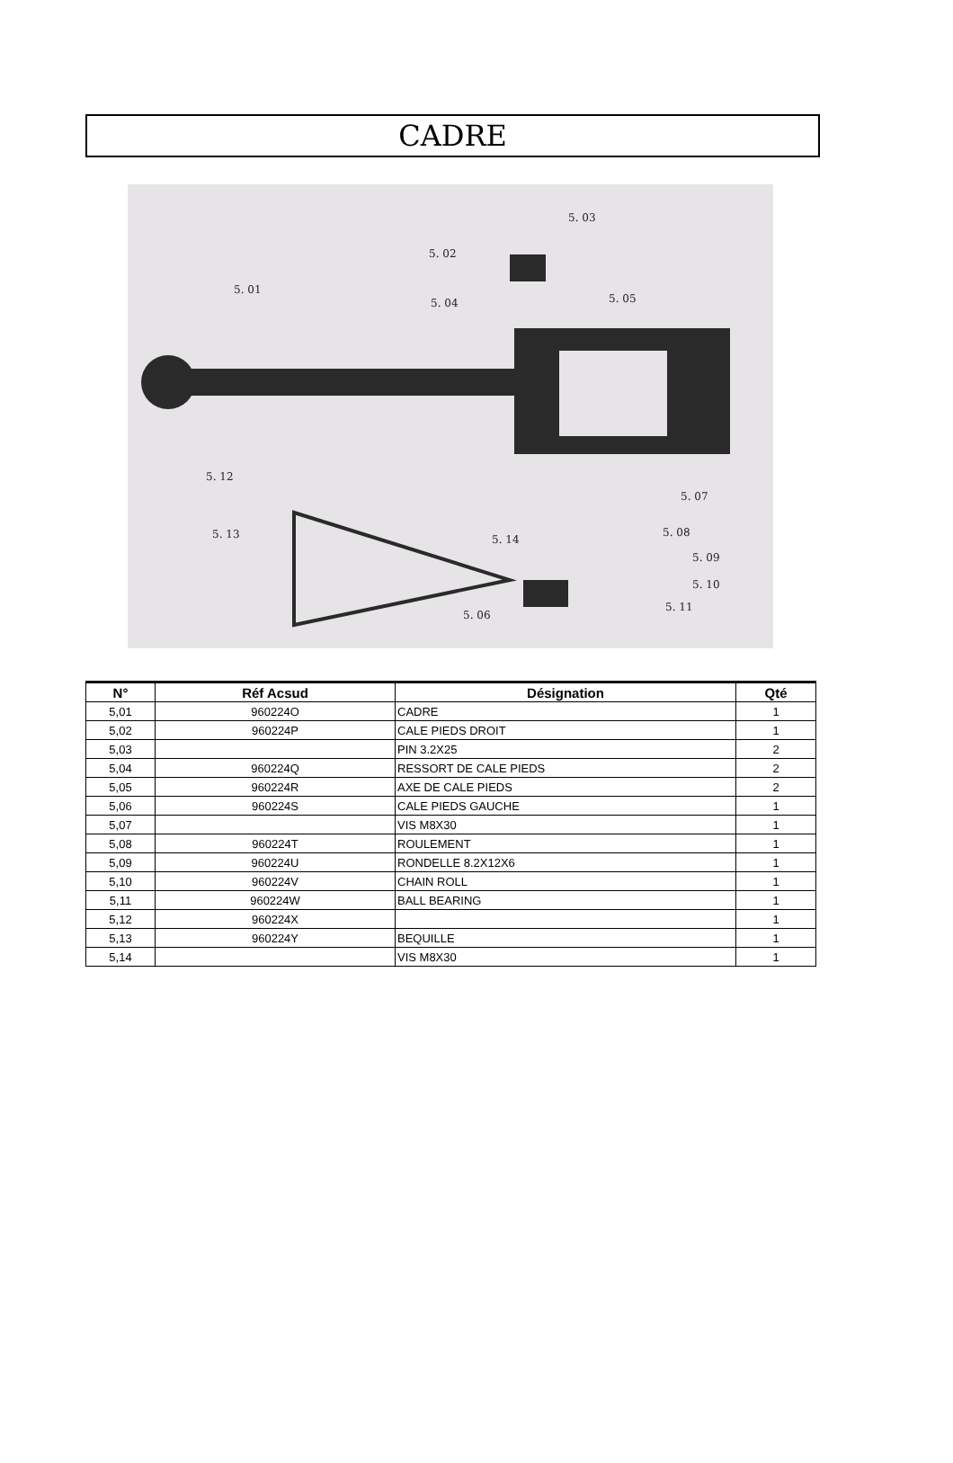CADRE
5. 03
5. 02
5. 01
5. 04 5. 05
5. 12
5. 07
5. 13 5. 14
5. 08
5. 09
5. 10
5. 11
5. 06
| N° | Réf Acsud | Désignation | Qté |
| --- | --- | --- | --- |
| 5,01 | 960224O | CADRE | 1 |
| 5,02 | 960224P | CALE PIEDS DROIT | 1 |
| 5,03 | | PIN 3.2X25 | 2 |
| 5,04 | 960224Q | RESSORT DE CALE PIEDS | 2 |
| 5,05 | 960224R | AXE DE CALE PIEDS | 2 |
| 5,06 | 960224S | CALE PIEDS GAUCHE | 1 |
| 5,07 | | VIS M8X30 | 1 |
| 5,08 | 960224T | ROULEMENT | 1 |
| 5,09 | 960224U | RONDELLE 8.2X12X6 | 1 |
| 5,10 | 960224V | CHAIN ROLL | 1 |
| 5,11 | 960224W | BALL BEARING | 1 |
| 5,12 | 960224X | | 1 |
| 5,13 | 960224Y | BEQUILLE | 1 |
| 5,14 | | VIS M8X30 | 1 |